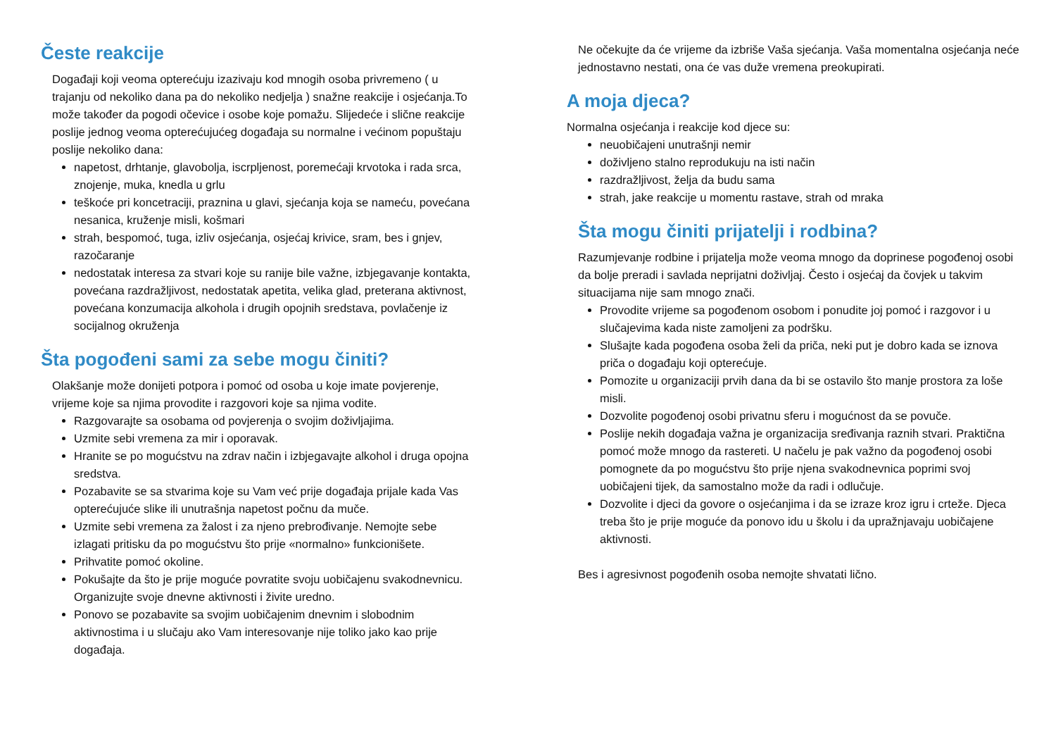Česte reakcije
Događaji koji veoma opterećuju izazivaju kod mnogih osoba privremeno ( u trajanju od nekoliko dana pa do nekoliko nedjelja ) snažne reakcije i osjećanja.To može također da pogodi očevice i osobe koje pomažu. Slijedeće i slične reakcije poslije jednog veoma opterećujućeg događaja su normalne i većinom popuštaju poslije nekoliko dana:
napetost, drhtanje, glavobolja, iscrpljenost, poremećaji krvotoka i rada srca, znojenje, muka, knedla u grlu
teškoće pri koncetraciji, praznina u glavi, sjećanja koja se nameću, povećana nesanica, kruženje misli, košmari
strah, bespomoć, tuga, izliv osjećanja, osjećaj krivice, sram, bes i gnjev, razočaranje
nedostatak interesa za stvari koje su ranije bile važne, izbjegavanje kontakta, povećana razdražljivost, nedostatak apetita, velika glad, preterana aktivnost, povećana konzumacija alkohola i drugih opojnih sredstava, povlačenje iz socijalnog okruženja
Šta pogođeni sami za sebe mogu činiti?
Olakšanje može donijeti potpora i pomoć od osoba u koje imate povjerenje, vrijeme koje sa njima provodite i razgovori koje sa njima vodite.
Razgovarajte sa osobama od povjerenja o svojim doživljajima.
Uzmite sebi vremena za mir i oporavak.
Hranite se po mogućstvu na zdrav način i izbjegavajte alkohol i druga opojna sredstva.
Pozabavite se sa stvarima koje su Vam već prije događaja prijale kada Vas opterećujuće slike ili unutrašnja napetost počnu da muče.
Uzmite sebi vremena za žalost i za njeno prebrođivanje. Nemojte sebe izlagati pritisku da po mogućstvu što prije «normalno» funkcionišete.
Prihvatite pomoć okoline.
Pokušajte da što je prije moguće povratite svoju uobičajenu svakodnevnicu. Organizujte svoje dnevne aktivnosti i živite uredno.
Ponovo se pozabavite sa svojim uobičajenim dnevnim i slobodnim aktivnostima i u slučaju ako Vam interesovanje nije toliko jako kao prije događaja.
Ne očekujte da će vrijeme da izbriše Vaša sjećanja. Vaša momentalna osjećanja neće jednostavno nestati, ona će vas duže vremena preokupirati.
A moja djeca?
Normalna osjećanja i reakcije kod djece su:
neuobičajeni unutrašnji nemir
doživljeno stalno reprodukuju na isti način
razdražljivost, želja da budu sama
strah, jake reakcije u momentu rastave, strah od mraka
Šta mogu činiti prijatelji i rodbina?
Razumjevanje rodbine i prijatelja može veoma mnogo da doprinese pogođenoj osobi da bolje preradi i savlada neprijatni doživljaj. Često i osjećaj da čovjek u takvim situacijama nije sam mnogo znači.
Provodite vrijeme sa pogođenom osobom i ponudite joj pomoć i razgovor i u slučajevima kada niste zamoljeni za podršku.
Slušajte kada pogođena osoba želi da priča, neki put je dobro kada se iznova priča o događaju koji opterećuje.
Pomozite u organizaciji prvih dana da bi se ostavilo što manje prostora za loše misli.
Dozvolite pogođenoj osobi privatnu sferu i mogućnost da se povuče.
Poslije nekih događaja važna je organizacija sređivanja raznih stvari. Praktična pomoć može mnogo da rastereti. U načelu je pak važno da pogođenoj osobi pomognete da po mogućstvu što prije njena svakodnevnica poprimi svoj uobičajeni tijek, da samostalno može da radi i odlučuje.
Dozvolite i djeci da govore o osjećanjima i da se izraze kroz igru i crteže. Djeca treba što je prije moguće da ponovo idu u školu i da upražnjavaju uobičajene aktivnosti.
Bes i agresivnost pogođenih osoba nemojte shvatati lično.